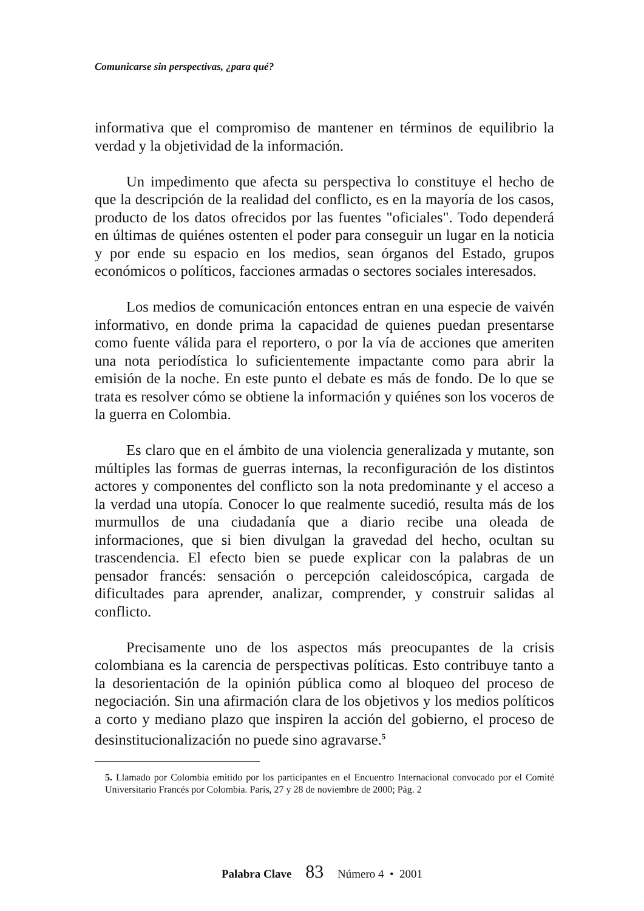Comunicarse sin perspectivas, ¿para qué?
informativa que el compromiso de mantener en términos de equilibrio la verdad y la objetividad de la información.
Un impedimento que afecta su perspectiva lo constituye el hecho de que la descripción de la realidad del conflicto, es en la mayoría de los casos, producto de los datos ofrecidos por las fuentes "oficiales". Todo dependerá en últimas de quiénes ostenten el poder para conseguir un lugar en la noticia y por ende su espacio en los medios, sean órganos del Estado, grupos económicos o políticos, facciones armadas o sectores sociales interesados.
Los medios de comunicación entonces entran en una especie de vaivén informativo, en donde prima la capacidad de quienes puedan presentarse como fuente válida para el reportero, o por la vía de acciones que ameriten una nota periodística lo suficientemente impactante como para abrir la emisión de la noche. En este punto el debate es más de fondo. De lo que se trata es resolver cómo se obtiene la información y quiénes son los voceros de la guerra en Colombia.
Es claro que en el ámbito de una violencia generalizada y mutante, son múltiples las formas de guerras internas, la reconfiguración de los distintos actores y componentes del conflicto son la nota predominante y el acceso a la verdad una utopía. Conocer lo que realmente sucedió, resulta más de los murmullos de una ciudadanía que a diario recibe una oleada de informaciones, que si bien divulgan la gravedad del hecho, ocultan su trascendencia. El efecto bien se puede explicar con la palabras de un pensador francés: sensación o percepción caleidoscópica, cargada de dificultades para aprender, analizar, comprender, y construir salidas al conflicto.
Precisamente uno de los aspectos más preocupantes de la crisis colombiana es la carencia de perspectivas políticas. Esto contribuye tanto a la desorientación de la opinión pública como al bloqueo del proceso de negociación. Sin una afirmación clara de los objetivos y los medios políticos a corto y mediano plazo que inspiren la acción del gobierno, el proceso de desinstitucionalización no puede sino agravarse.<sup>5</sup>
5. Llamado por Colombia emitido por los participantes en el Encuentro Internacional convocado por el Comité Universitario Francés por Colombia. París, 27 y 28 de noviembre de 2000; Pág. 2
Palabra Clave 83 Número 4 • 2001